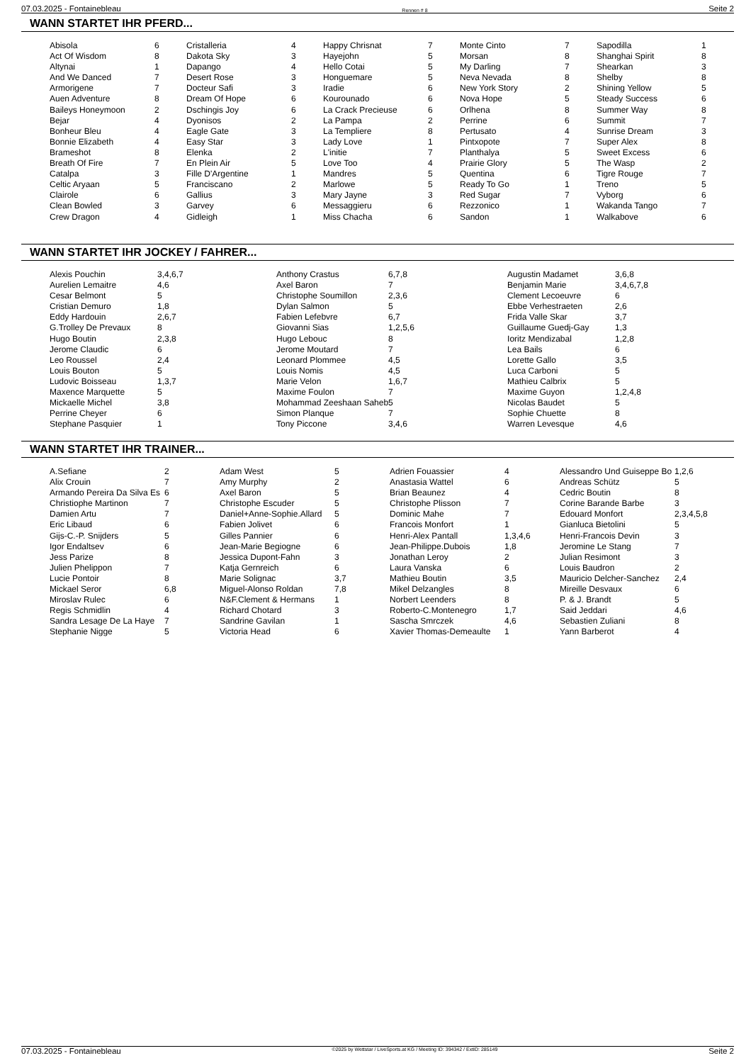07.03.2025 - Fontainebleau Rennen # 8 Seite 2
WANN STARTET IHR PFERD...
| Abisola | 6 | Cristalleria | 4 | Happy Chrisnat | 7 | Monte Cinto | 7 | Sapodilla | 1 |
| Act Of Wisdom | 8 | Dakota Sky | 3 | Hayejohn | 5 | Morsan | 8 | Shanghai Spirit | 8 |
| Altynai | 1 | Dapango | 4 | Hello Cotai | 5 | My Darling | 7 | Shearkan | 3 |
| And We Danced | 7 | Desert Rose | 3 | Honguemare | 5 | Neva Nevada | 8 | Shelby | 8 |
| Armorigene | 7 | Docteur Safi | 3 | Iradie | 6 | New York Story | 2 | Shining Yellow | 5 |
| Auen Adventure | 8 | Dream Of Hope | 6 | Kourounado | 6 | Nova Hope | 5 | Steady Success | 6 |
| Baileys Honeymoon | 2 | Dschingis Joy | 6 | La Crack Precieuse | 6 | Orlhena | 8 | Summer Way | 8 |
| Bejar | 4 | Dyonisos | 2 | La Pampa | 2 | Perrine | 6 | Summit | 7 |
| Bonheur Bleu | 4 | Eagle Gate | 3 | La Templiere | 8 | Pertusato | 4 | Sunrise Dream | 3 |
| Bonnie Elizabeth | 4 | Easy Star | 3 | Lady Love | 1 | Pintxopote | 7 | Super Alex | 8 |
| Brameshot | 8 | Elenka | 2 | L'initie | 7 | Planthalya | 5 | Sweet Excess | 6 |
| Breath Of Fire | 7 | En Plein Air | 5 | Love Too | 4 | Prairie Glory | 5 | The Wasp | 2 |
| Catalpa | 3 | Fille D'Argentine | 1 | Mandres | 5 | Quentina | 6 | Tigre Rouge | 7 |
| Celtic Aryaan | 5 | Franciscano | 2 | Marlowe | 5 | Ready To Go | 1 | Treno | 5 |
| Clairole | 6 | Gallius | 3 | Mary Jayne | 3 | Red Sugar | 7 | Vyborg | 6 |
| Clean Bowled | 3 | Garvey | 6 | Messaggieru | 6 | Rezzonico | 1 | Wakanda Tango | 7 |
| Crew Dragon | 4 | Gidleigh | 1 | Miss Chacha | 6 | Sandon | 1 | Walkabove | 6 |
WANN STARTET IHR JOCKEY / FAHRER...
| Alexis Pouchin | 3,4,6,7 | Anthony Crastus | 6,7,8 | Augustin Madamet | 3,6,8 |
| Aurelien Lemaitre | 4,6 | Axel Baron | 7 | Benjamin Marie | 3,4,6,7,8 |
| Cesar Belmont | 5 | Christophe Soumillon | 2,3,6 | Clement Lecoeuvre | 6 |
| Cristian Demuro | 1,8 | Dylan Salmon | 5 | Ebbe Verhestraeten | 2,6 |
| Eddy Hardouin | 2,6,7 | Fabien Lefebvre | 6,7 | Frida Valle Skar | 3,7 |
| G.Trolley De Prevaux | 8 | Giovanni Sias | 1,2,5,6 | Guillaume Guedj-Gay | 1,3 |
| Hugo Boutin | 2,3,8 | Hugo Lebouc | 8 | Ioritz Mendizabal | 1,2,8 |
| Jerome Claudic | 6 | Jerome Moutard | 7 | Lea Bails | 6 |
| Leo Roussel | 2,4 | Leonard Plommee | 4,5 | Lorette Gallo | 3,5 |
| Louis Bouton | 5 | Louis Nomis | 4,5 | Luca Carboni | 5 |
| Ludovic Boisseau | 1,3,7 | Marie Velon | 1,6,7 | Mathieu Calbrix | 5 |
| Maxence Marquette | 5 | Maxime Foulon | 7 | Maxime Guyon | 1,2,4,8 |
| Mickaelle Michel | 3,8 | Mohammad Zeeshaan Saheb | 5 | Nicolas Baudet | 5 |
| Perrine Cheyer | 6 | Simon Planque | 7 | Sophie Chuette | 8 |
| Stephane Pasquier | 1 | Tony Piccone | 3,4,6 | Warren Levesque | 4,6 |
WANN STARTET IHR TRAINER...
| A.Sefiane | 2 | Adam West | 5 | Adrien Fouassier | 4 | Alessandro Und Guiseppe Bo | 1,2,6 |
| Alix Crouin | 7 | Amy Murphy | 2 | Anastasia Wattel | 6 | Andreas Schütz | 5 |
| Armando Pereira Da Silva Es | 6 | Axel Baron | 5 | Brian Beaunez | 4 | Cedric Boutin | 8 |
| Christiophe Martinon | 7 | Christophe Escuder | 5 | Christophe Plisson | 7 | Corine Barande Barbe | 3 |
| Damien Artu | 7 | Daniel+Anne-Sophie.Allard | 5 | Dominic Mahe | 7 | Edouard Monfort | 2,3,4,5,8 |
| Eric Libaud | 6 | Fabien Jolivet | 6 | Francois Monfort | 1 | Gianluca Bietolini | 5 |
| Gijs-C.-P. Snijders | 5 | Gilles Pannier | 6 | Henri-Alex Pantall | 1,3,4,6 | Henri-Francois Devin | 3 |
| Igor Endaltsev | 6 | Jean-Marie Begiogne | 6 | Jean-Philippe.Dubois | 1,8 | Jeromine Le Stang | 7 |
| Jess Parize | 8 | Jessica Dupont-Fahn | 3 | Jonathan Leroy | 2 | Julian Resimont | 3 |
| Julien Phelippon | 7 | Katja Gernreich | 6 | Laura Vanska | 6 | Louis Baudron | 2 |
| Lucie Pontoir | 8 | Marie Solignac | 3,7 | Mathieu Boutin | 3,5 | Mauricio Delcher-Sanchez | 2,4 |
| Mickael Seror | 6,8 | Miguel-Alonso Roldan | 7,8 | Mikel Delzangles | 8 | Mireille Desvaux | 6 |
| Miroslav Rulec | 6 | N&F.Clement & Hermans | 1 | Norbert Leenders | 8 | P. & J. Brandt | 5 |
| Regis Schmidlin | 4 | Richard Chotard | 3 | Roberto-C.Montenegro | 1,7 | Said Jeddari | 4,6 |
| Sandra Lesage De La Haye | 7 | Sandrine Gavilan | 1 | Sascha Smrczek | 4,6 | Sebastien Zuliani | 8 |
| Stephanie Nigge | 5 | Victoria Head | 6 | Xavier Thomas-Demeaulte | 1 | Yann Barberot | 4 |
07.03.2025 - Fontainebleau ©2025 by Wettstar / LiveSports.at KG / Meeting ID: 394342 / ExtID: 285149 Seite 2